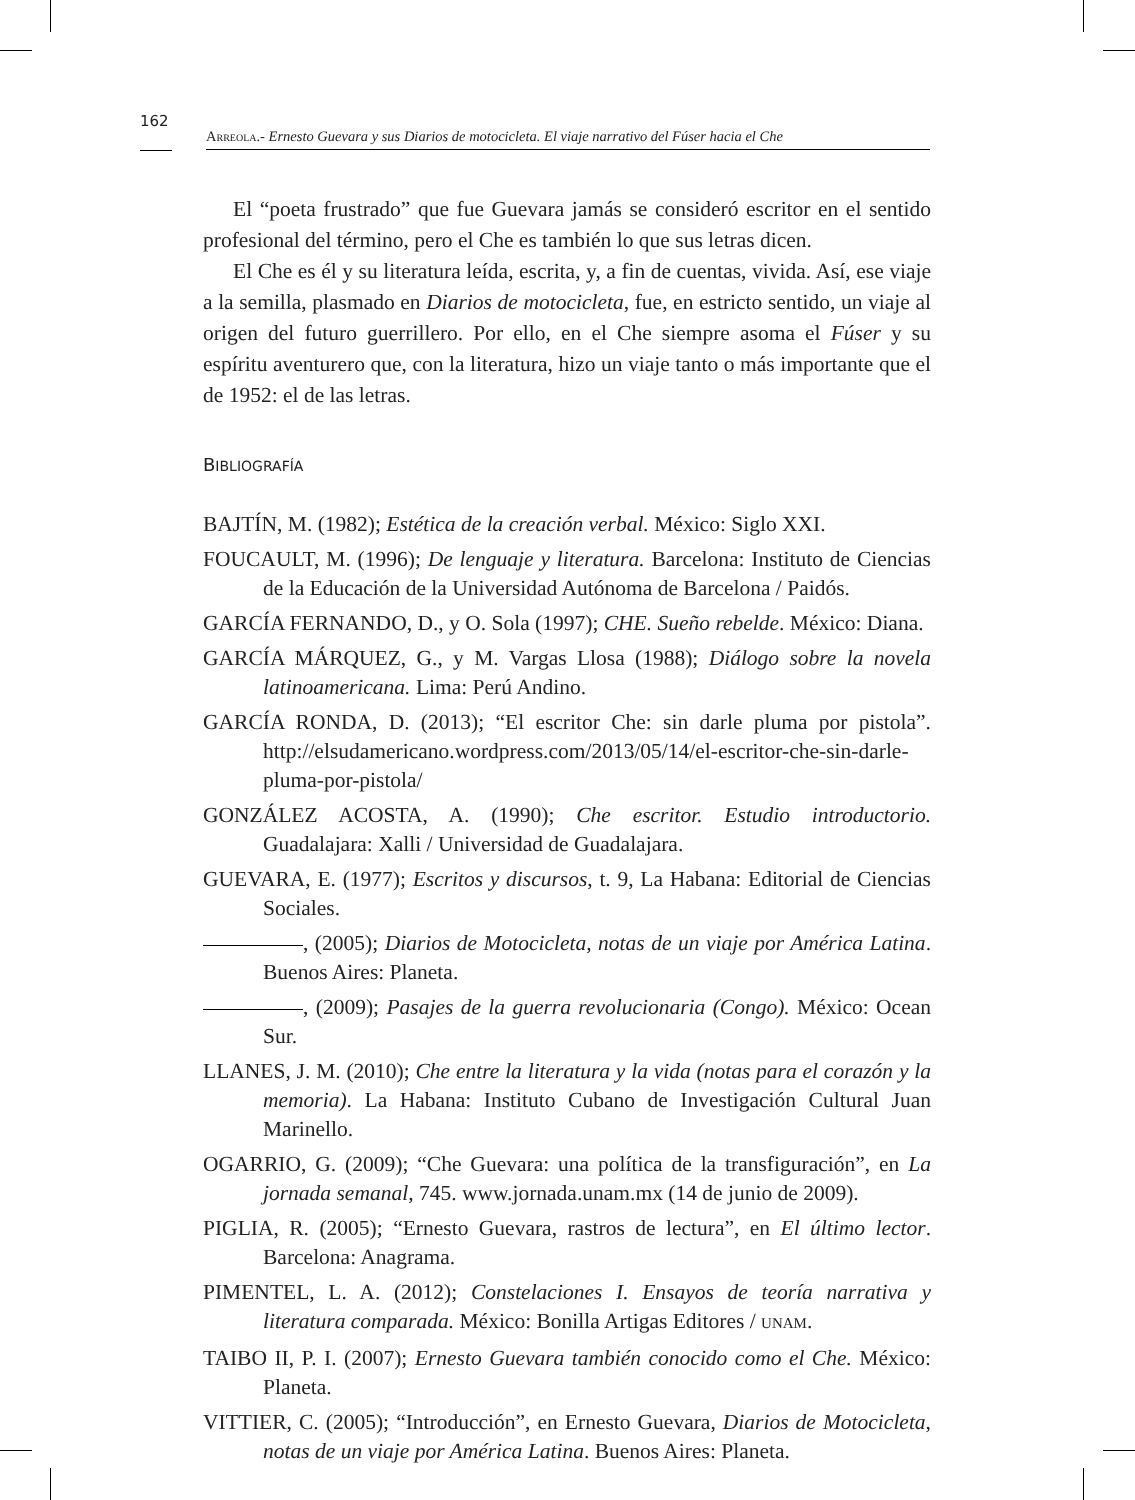162
Arreola.- Ernesto Guevara y sus Diarios de motocicleta. El viaje narrativo del Fúser hacia el Che
El “poeta frustrado” que fue Guevara jamás se consideró escritor en el sentido profesional del término, pero el Che es también lo que sus letras dicen.
El Che es él y su literatura leída, escrita, y, a fin de cuentas, vivida. Así, ese viaje a la semilla, plasmado en Diarios de motocicleta, fue, en estricto sentido, un viaje al origen del futuro guerrillero. Por ello, en el Che siempre asoma el Fúser y su espíritu aventurero que, con la literatura, hizo un viaje tanto o más importante que el de 1952: el de las letras.
BIBLIOGRAFÍA
BAJTÍN, M. (1982); Estética de la creación verbal. México: Siglo XXI.
FOUCAULT, M. (1996); De lenguaje y literatura. Barcelona: Instituto de Ciencias de la Educación de la Universidad Autónoma de Barcelona / Paidós.
GARCÍA FERNANDO, D., y O. Sola (1997); CHE. Sueño rebelde. México: Diana.
GARCÍA MÁRQUEZ, G., y M. Vargas Llosa (1988); Diálogo sobre la novela latinoamericana. Lima: Perú Andino.
GARCÍA RONDA, D. (2013); “El escritor Che: sin darle pluma por pistola”. http://elsudamericano.wordpress.com/2013/05/14/el-escritor-che-sin-darle-pluma-por-pistola/
GONZÁLEZ ACOSTA, A. (1990); Che escritor. Estudio introductorio. Guadalajara: Xalli / Universidad de Guadalajara.
GUEVARA, E. (1977); Escritos y discursos, t. 9, La Habana: Editorial de Ciencias Sociales.
, (2005); Diarios de Motocicleta, notas de un viaje por América Latina. Buenos Aires: Planeta.
, (2009); Pasajes de la guerra revolucionaria (Congo). México: Ocean Sur.
LLANES, J. M. (2010); Che entre la literatura y la vida (notas para el corazón y la memoria). La Habana: Instituto Cubano de Investigación Cultural Juan Marinello.
OGARRIO, G. (2009); “Che Guevara: una política de la transfiguración”, en La jornada semanal, 745. www.jornada.unam.mx (14 de junio de 2009).
PIGLIA, R. (2005); “Ernesto Guevara, rastros de lectura”, en El último lector. Barcelona: Anagrama.
PIMENTEL, L. A. (2012); Constelaciones I. Ensayos de teoría narrativa y literatura comparada. México: Bonilla Artigas Editores / UNAM.
TAIBO II, P. I. (2007); Ernesto Guevara también conocido como el Che. México: Planeta.
VITTIER, C. (2005); “Introducción”, en Ernesto Guevara, Diarios de Motocicleta, notas de un viaje por América Latina. Buenos Aires: Planeta.